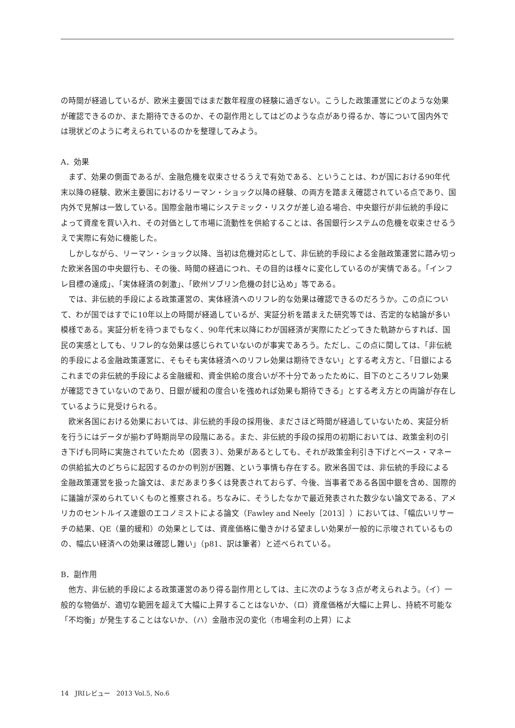の時間が経過しているが、欧米主要国ではまだ数年程度の経験に過ぎない。こうした政策運営にどのような効果が確認できるのか、また期待できるのか、その副作用としてはどのような点があり得るか、等について国内外では現状どのように考えられているのかを整理してみよう。
A．効果
まず、効果の側面であるが、金融危機を収束させるうえで有効である、ということは、わが国における90年代末以降の経験、欧米主要国におけるリーマン・ショック以降の経験、の両方を踏まえ確認されている点であり、国内外で見解は一致している。国際金融市場にシステミック・リスクが差し迫る場合、中央銀行が非伝統的手段によって資産を買い入れ、その対価として市場に流動性を供給することは、各国銀行システムの危機を収束させるうえで実際に有効に機能した。
しかしながら、リーマン・ショック以降、当初は危機対応として、非伝統的手段による金融政策運営に踏み切った欧米各国の中央銀行も、その後、時間の経過につれ、その目的は様々に変化しているのが実情である。「インフレ目標の達成」、「実体経済の刺激」、「欧州ソブリン危機の封じ込め」等である。
では、非伝統的手段による政策運営の、実体経済へのリフレ的な効果は確認できるのだろうか。この点について、わが国ではすでに10年以上の時間が経過しているが、実証分析を踏まえた研究等では、否定的な結論が多い模様である。実証分析を待つまでもなく、90年代末以降にわが国経済が実際にたどってきた軌跡からすれば、国民の実感としても、リフレ的な効果は感じられていないのが事実であろう。ただし、この点に関しては、「非伝統的手段による金融政策運営に、そもそも実体経済へのリフレ効果は期待できない」とする考え方と、「日銀によるこれまでの非伝統的手段による金融緩和、資金供給の度合いが不十分であったために、目下のところリフレ効果が確認できていないのであり、日銀が緩和の度合いを強めれば効果も期待できる」とする考え方との両論が存在しているように見受けられる。
欧米各国における効果においては、非伝統的手段の採用後、まださほど時間が経過していないため、実証分析を行うにはデータが揃わず時期尚早の段階にある。また、非伝統的手段の採用の初期においては、政策金利の引き下げも同時に実施されていたため（図表３）、効果があるとしても、それが政策金利引き下げとベース・マネーの供給拡大のどちらに起因するのかの判別が困難、という事情も存在する。欧米各国では、非伝統的手段による金融政策運営を扱った論文は、まだあまり多くは発表されておらず、今後、当事者である各国中銀を含め、国際的に議論が深められていくものと推察される。ちなみに、そうしたなかで最近発表された数少ない論文である、アメリカのセントルイス連銀のエコノミストによる論文（Fawley and Neely［2013］）においては、「幅広いリサーチの結果、QE（量的緩和）の効果としては、資産価格に働きかける望ましい効果が一般的に示唆されているものの、幅広い経済への効果は確認し難い」（p81、訳は筆者）と述べられている。
B．副作用
他方、非伝統的手段による政策運営のあり得る副作用としては、主に次のような３点が考えられよう。（イ）一般的な物価が、適切な範囲を超えて大幅に上昇することはないか、（ロ）資産価格が大幅に上昇し、持続不可能な「不均衡」が発生することはないか、（ハ）金融市況の変化（市場金利の上昇）によ
14　JRIレビュー　2013 Vol.5, No.6